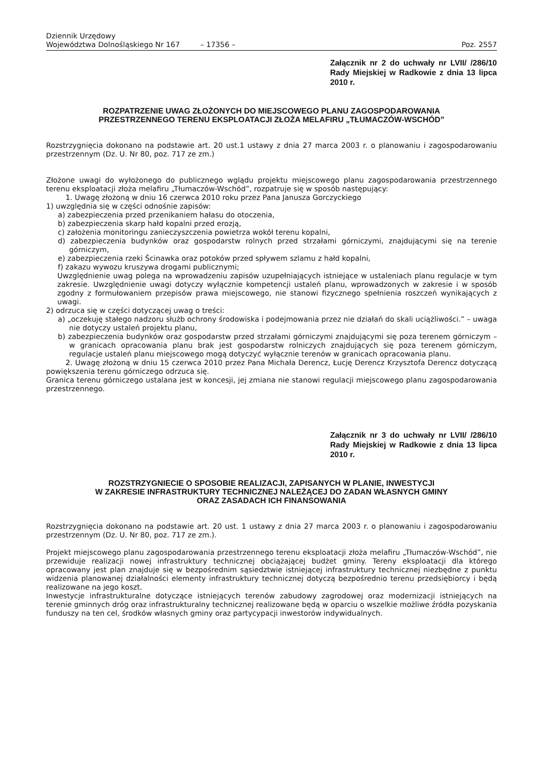Dziennik Urzędowy
Województwa Dolnośląskiego Nr 167 – 17356 – Poz. 2557
Załącznik nr 2 do uchwały nr LVII/ /286/10 Rady Miejskiej w Radkowie z dnia 13 lipca 2010 r.
ROZPATRZENIE UWAG ZŁOŻONYCH DO MIEJSCOWEGO PLANU ZAGOSPODAROWANIA
PRZESTRZENNEGO TERENU EKSPLOATACJI ZŁOŻA MELAFIRU „TŁUMACZÓW-WSCHÓD”
Rozstrzygnięcia dokonano na podstawie art. 20 ust.1 ustawy z dnia 27 marca 2003 r. o planowaniu i zagospodarowaniu przestrzennym (Dz. U. Nr 80, poz. 717 ze zm.)
Złożone uwagi do wyłożonego do publicznego wglądu projektu miejscowego planu zagospodarowania przestrzennego terenu eksploatacji złoża melafiru „Tłumaczów-Wschód”, rozpatruje się w sposób następujący:
1. Uwagę złożoną w dniu 16 czerwca 2010 roku przez Pana Janusza Gorczyckiego
1) uwzględnia się w części odnośnie zapisów:
a) zabezpieczenia przed przenikaniem hałasu do otoczenia,
b) zabezpieczenia skarp hałd kopalni przed erozją,
c) założenia monitoringu zanieczyszczenia powietrza wokół terenu kopalni,
d) zabezpieczenia budynków oraz gospodarstw rolnych przed strzałami górniczymi, znajdującymi się na terenie górniczym,
e) zabezpieczenia rzeki Ścinawka oraz potoków przed spływem szlamu z hałd kopalni,
f) zakazu wywozu kruszywa drogami publicznymi;
Uwzględnienie uwag polega na wprowadzeniu zapisów uzupełniających istniejące w ustaleniach planu regulacje w tym zakresie. Uwzględnienie uwagi dotyczy wyłącznie kompetencji ustaleń planu, wprowadzonych w zakresie i w sposób zgodny z formułowaniem przepisów prawa miejscowego, nie stanowi fizycznego spełnienia roszczeń wynikających z uwagi.
2) odrzuca się w części dotyczącej uwag o treści:
a) „oczekuję stałego nadzoru służb ochrony środowiska i podejmowania przez nie działań do skali uciążliwości.” – uwaga nie dotyczy ustaleń projektu planu,
b) zabezpieczenia budynków oraz gospodarstw przed strzałami górniczymi znajdującymi się poza terenem górniczym – w granicach opracowania planu brak jest gospodarstw rolniczych znajdujących się poza terenem górniczym, regulacje ustaleń planu miejscowego mogą dotyczyć wyłącznie terenów w granicach opracowania planu.
2. Uwagę złożoną w dniu 15 czerwca 2010 przez Pana Michała Derencz, Łucję Derencz Krzysztofa Derencz dotyczącą powiększenia terenu górniczego odrzuca się.
Granica terenu górniczego ustalana jest w koncesji, jej zmiana nie stanowi regulacji miejscowego planu zagospodarowania przestrzennego.
Załącznik nr 3 do uchwały nr LVII/ /286/10 Rady Miejskiej w Radkowie z dnia 13 lipca 2010 r.
ROZSTRZYGNIECIE O SPOSOBIE REALIZACJI, ZAPISANYCH W PLANIE, INWESTYCJI
W ZAKRESIE INFRASTRUKTURY TECHNICZNEJ NALEŻĄCEJ DO ZADAN WŁASNYCH GMINY
ORAZ ZASADACH ICH FINANSOWANIA
Rozstrzygnięcia dokonano na podstawie art. 20 ust. 1 ustawy z dnia 27 marca 2003 r. o planowaniu i zagospodarowaniu przestrzennym (Dz. U. Nr 80, poz. 717 ze zm.).
Projekt miejscowego planu zagospodarowania przestrzennego terenu eksploatacji złoża melafiru „Tłumaczów-Wschód”, nie przewiduje realizacji nowej infrastruktury technicznej obciążającej budżet gminy. Tereny eksploatacji dla którego opracowany jest plan znajduje się w bezpośrednim sąsiedztwie istniejącej infrastruktury technicznej niezbędne z punktu widzenia planowanej działalności elementy infrastruktury technicznej dotyczą bezpośrednio terenu przedsiębiorcy i będą realizowane na jego koszt.
Inwestycje infrastrukturalne dotyczące istniejących terenów zabudowy zagrodowej oraz modernizacji istniejących na terenie gminnych dróg oraz infrastrukturalny technicznej realizowane będą w oparciu o wszelkie możliwe źródła pozyskania funduszy na ten cel, środków własnych gminy oraz partycypacji inwestorów indywidualnych.